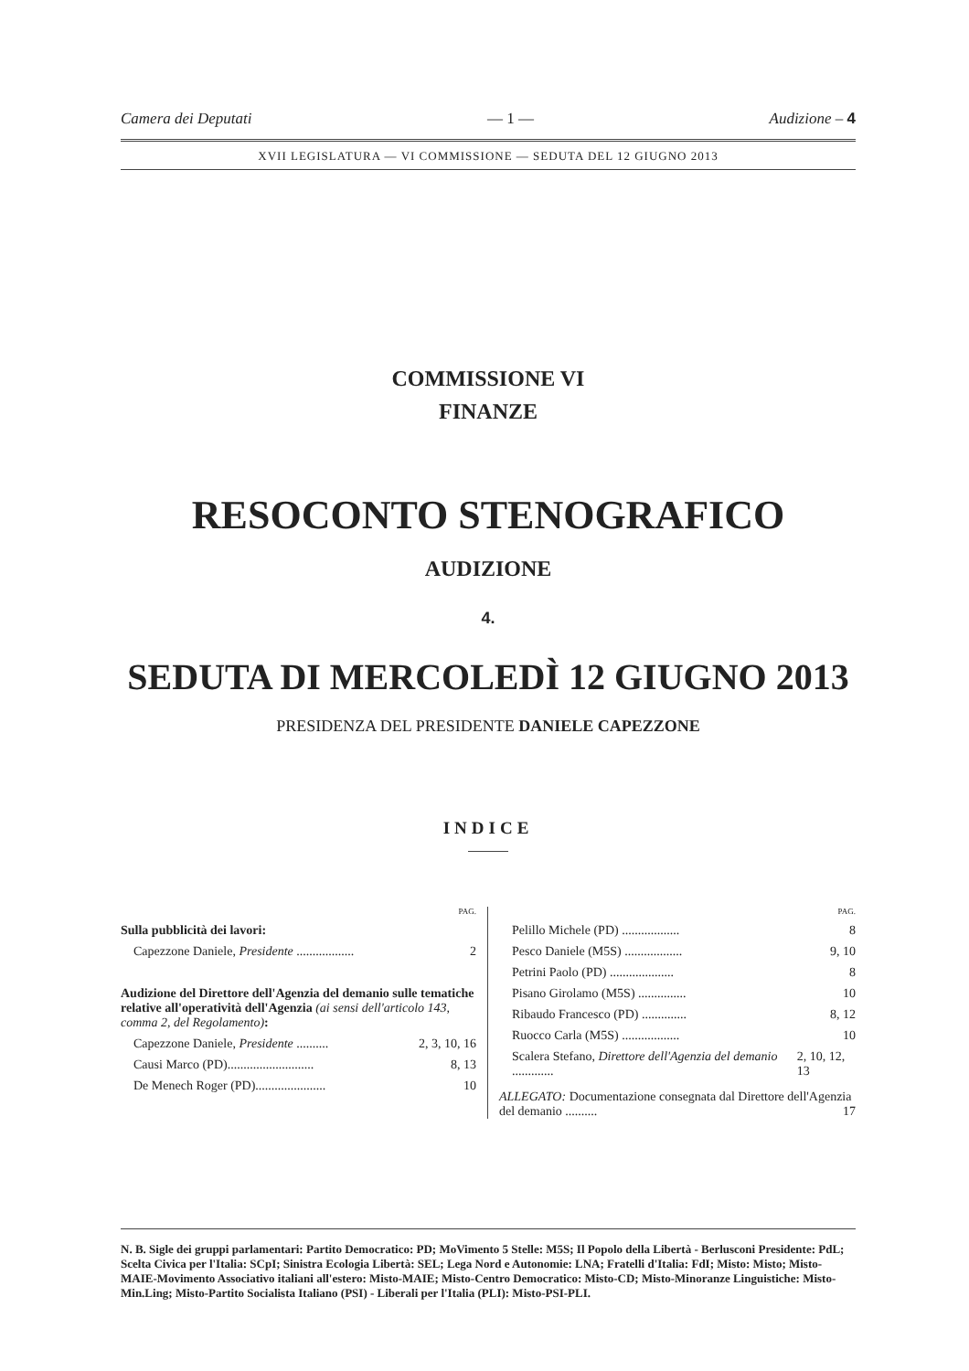Camera dei Deputati — 1 — Audizione – 4
XVII LEGISLATURA — VI COMMISSIONE — SEDUTA DEL 12 GIUGNO 2013
COMMISSIONE VI
FINANZE
RESOCONTO STENOGRAFICO
AUDIZIONE
4.
SEDUTA DI MERCOLEDÌ 12 GIUGNO 2013
PRESIDENZA DEL PRESIDENTE DANIELE CAPEZZONE
INDICE
PAG.
Sulla pubblicità dei lavori:
Capezzone Daniele, Presidente .................. 2
Audizione del Direttore dell'Agenzia del demanio sulle tematiche relative all'operatività dell'Agenzia (ai sensi dell'articolo 143, comma 2, del Regolamento):
Capezzone Daniele, Presidente .......... 2, 3, 10, 16
Causi Marco (PD)........................... 8, 13
De Menech Roger (PD)...................... 10
PAG.
Pelillo Michele (PD) .................. 8
Pesco Daniele (M5S) .................. 9, 10
Petrini Paolo (PD) .................... 8
Pisano Girolamo (M5S) ............... 10
Ribaudo Francesco (PD) .............. 8, 12
Ruocco Carla (M5S) .................. 10
Scalera Stefano, Direttore dell'Agenzia del demanio ............. 2, 10, 12, 13
ALLEGATO: Documentazione consegnata dal Direttore dell'Agenzia del demanio .......... 17
N. B. Sigle dei gruppi parlamentari: Partito Democratico: PD; MoVimento 5 Stelle: M5S; Il Popolo della Libertà - Berlusconi Presidente: PdL; Scelta Civica per l'Italia: SCpI; Sinistra Ecologia Libertà: SEL; Lega Nord e Autonomie: LNA; Fratelli d'Italia: FdI; Misto: Misto; Misto-MAIE-Movimento Associativo italiani all'estero: Misto-MAIE; Misto-Centro Democratico: Misto-CD; Misto-Minoranze Linguistiche: Misto-Min.Ling; Misto-Partito Socialista Italiano (PSI) - Liberali per l'Italia (PLI): Misto-PSI-PLI.